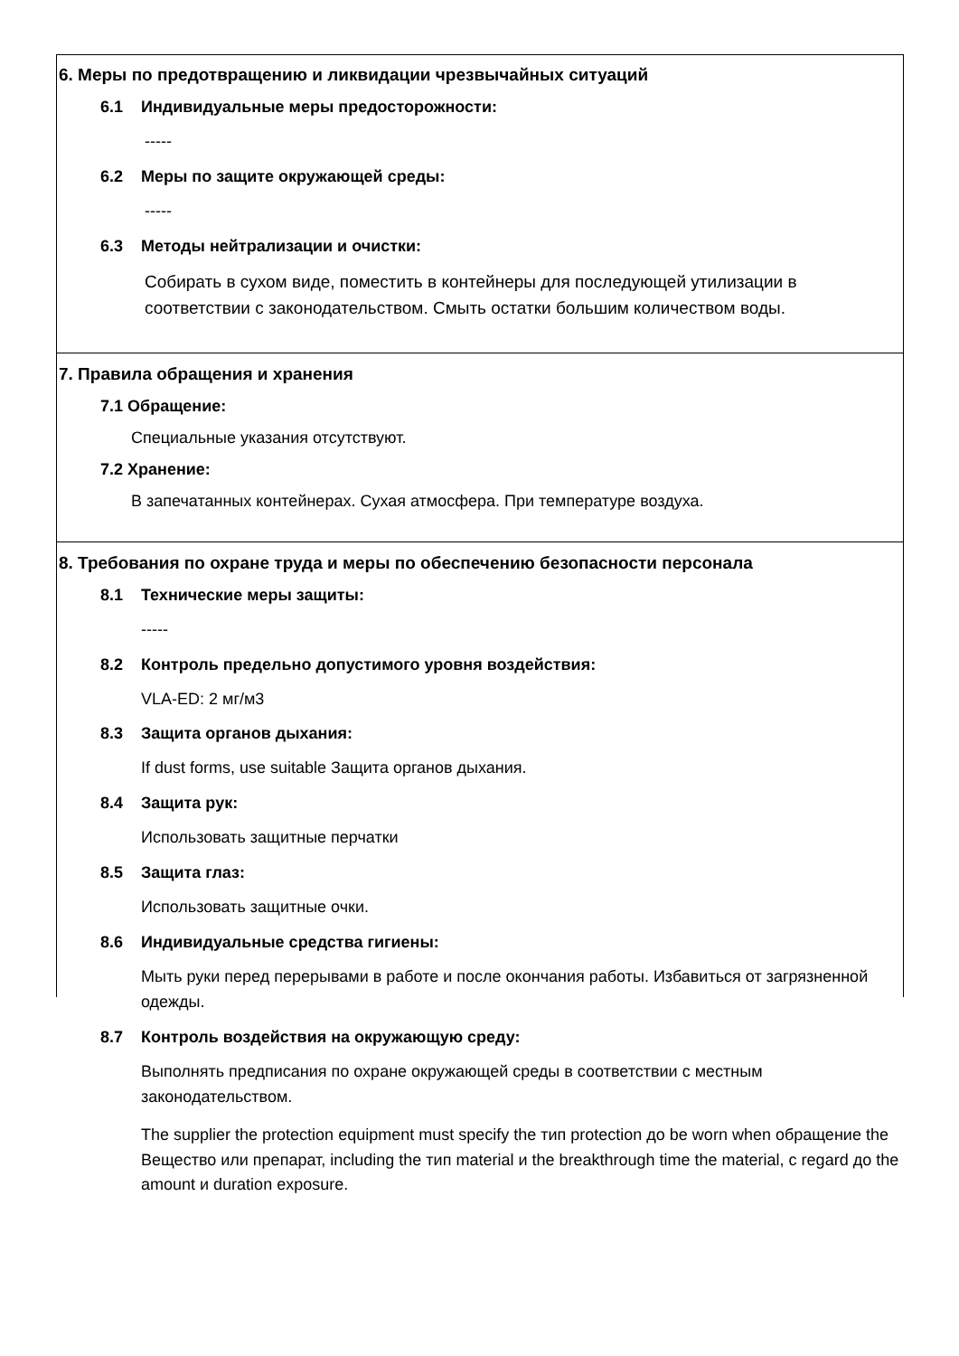6. Меры по предотвращению и ликвидации чрезвычайных ситуаций
6.1 Индивидуальные меры предосторожности:
-----
6.2 Меры по защите окружающей среды:
-----
6.3 Методы нейтрализации и очистки:
Собирать в сухом виде, поместить в контейнеры для последующей утилизации в соответствии с законодательством. Смыть остатки большим количеством воды.
7. Правила обращения и хранения
7.1 Обращение:
Специальные указания отсутствуют.
7.2 Хранение:
В запечатанных контейнерах. Сухая атмосфера. При температуре воздуха.
8. Требования по охране труда и меры по обеспечению безопасности персонала
8.1 Технические меры защиты:
-----
8.2 Контроль предельно допустимого уровня воздействия:
VLA-ED: 2 мг/м3
8.3 Защита органов дыхания:
If dust forms, use suitable Защита органов дыхания.
8.4 Защита рук:
Использовать защитные перчатки
8.5 Защита глаз:
Использовать защитные очки.
8.6 Индивидуальные средства гигиены:
Мыть руки перед перерывами в работе и после окончания работы. Избавиться от загрязненной одежды.
8.7 Контроль воздействия на окружающую среду:
Выполнять предписания по охране окружающей среды в соответствии с местным законодательством.
The supplier the protection equipment must specify the тип protection до be worn when обращение the Вещество или препарат, including the тип material и the breakthrough time the material, с regard до the amount и duration exposure.